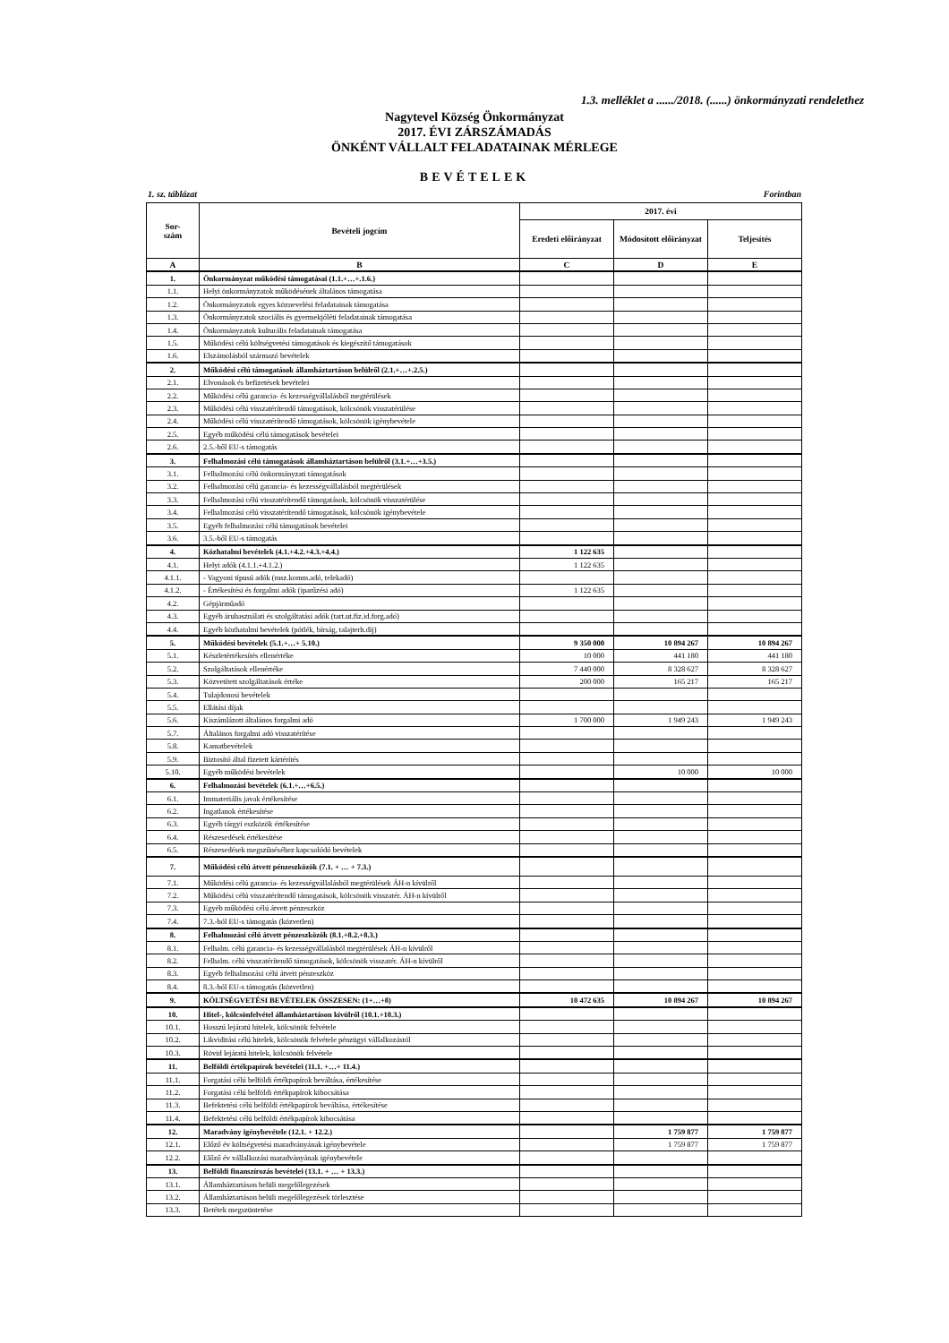1.3. melléklet a ....../2018. (......) önkormányzati rendelethez
Nagytevel Község Önkormányzat
2017. ÉVI ZÁRSZÁMADÁS
ÖNKÉNT VÁLLALT FELADATAINAK MÉRLEGE
BEVÉTELEK
1. sz. táblázat Forintban
| Sor- szám | Bevételi jogcím | 2017. évi | | |
| --- | --- | --- | --- | --- |
| | | Eredeti előirányzat | Módosított előirányzat | Teljesítés |
| A | B | C | D | E |
| 1. | Önkormányzat működési támogatásai (1.1.+…+.1.6.) | | | |
| 1.1. | Helyi önkormányzatok működésének általános támogatása | | | |
| 1.2. | Önkormányzatok egyes köznevelési feladatainak támogatása | | | |
| 1.3. | Önkormányzatok szociális és gyermekjóléti feladatainak támogatása | | | |
| 1.4. | Önkormányzatok kulturális feladatainak támogatása | | | |
| 1.5. | Működési célú költségvetési támogatások és kiegészítő támogatások | | | |
| 1.6. | Elszámolásból származó bevételek | | | |
| 2. | Működési célú támogatások államháztartáson belülről (2.1.+…+.2.5.) | | | |
| 2.1. | Elvonások és befizetések bevételei | | | |
| 2.2. | Működési célú garancia- és kezességvállalásból megtérülések | | | |
| 2.3. | Működési célú visszatérítendő támogatások, kölcsönök visszatérülése | | | |
| 2.4. | Működési célú visszatérítendő támogatások, kölcsönök igénybevétele | | | |
| 2.5. | Egyéb működési célú támogatások bevételei | | | |
| 2.6. | 2.5.-ből EU-s támogatás | | | |
| 3. | Felhalmozási célú támogatások államháztartáson belülről (3.1.+…+3.5.) | | | |
| 3.1. | Felhalmozási célú önkormányzati támogatások | | | |
| 3.2. | Felhalmozási célú garancia- és kezességvállalásból megtérülések | | | |
| 3.3. | Felhalmozási célú visszatérítendő támogatások, kölcsönök visszatérülése | | | |
| 3.4. | Felhalmozási célú visszatérítendő támogatások, kölcsönök igénybevétele | | | |
| 3.5. | Egyéb felhalmozási célú támogatások bevételei | | | |
| 3.6. | 3.5.-ből EU-s támogatás | | | |
| 4. | Közhatalmi bevételek (4.1.+4.2.+4.3.+4.4.) | 1 122 635 | | |
| 4.1. | Helyi adók (4.1.1.+4.1.2.) | 1 122 635 | | |
| 4.1.1. | - Vagyoni típusú adók (msz.komm.adó, telekadó) | | | |
| 4.1.2. | - Értékesítési és forgalmi adók (iparűzési adó) | 1 122 635 | | |
| 4.2. | Gépjárműadó | | | |
| 4.3. | Egyéb áruhasználati és szolgáltatási adók (tart.ut.fiz.id.forg.adó) | | | |
| 4.4. | Egyéb közhatalmi bevételek (pótlék, bírság, talajterh.díj) | | | |
| 5. | Működési bevételek (5.1.+…+ 5.10.) | 9 350 000 | 10 894 267 | 10 894 267 |
| 5.1. | Készletértékesítés ellenértéke | 10 000 | 441 180 | 441 180 |
| 5.2. | Szolgáltatások ellenértéke | 7 440 000 | 8 328 627 | 8 328 627 |
| 5.3. | Közvetített szolgáltatások értéke | 200 000 | 165 217 | 165 217 |
| 5.4. | Tulajdonosi bevételek | | | |
| 5.5. | Ellátási díjak | | | |
| 5.6. | Kiszámlázott általános forgalmi adó | 1 700 000 | 1 949 243 | 1 949 243 |
| 5.7. | Általános forgalmi adó visszatérítése | | | |
| 5.8. | Kamatbevételek | | | |
| 5.9. | Biztosító által fizetett kártérítés | | | |
| 5.10. | Egyéb működési bevételek | | 10 000 | 10 000 |
| 6. | Felhalmozási bevételek (6.1.+…+6.5.) | | | |
| 6.1. | Immateriális javak értékesítése | | | |
| 6.2. | Ingatlanok értékesítése | | | |
| 6.3. | Egyéb tárgyi eszközök értékesítése | | | |
| 6.4. | Részesedések értékesítése | | | |
| 6.5. | Részesedések megszűnéséhez kapcsolódó bevételek | | | |
| 7. | Működési célú átvett pénzeszközök (7.1. + … + 7.3.) | | | |
| 7.1. | Működési célú garancia- és kezességvállalásból megtérülések ÁH-n kívülről | | | |
| 7.2. | Működési célú visszatérítendő támogatások, kölcsönök visszatér. ÁH-n kívülről | | | |
| 7.3. | Egyéb működési célú átvett pénzeszköz | | | |
| 7.4. | 7.3.-ból EU-s támogatás (közvetlen) | | | |
| 8. | Felhalmozási célú átvett pénzeszközök (8.1.+8.2.+8.3.) | | | |
| 8.1. | Felhalm. célú garancia- és kezességvállalásból megtérülések ÁH-n kívülről | | | |
| 8.2. | Felhalm. célú visszatérítendő támogatások, kölcsönök visszatér. ÁH-n kívülről | | | |
| 8.3. | Egyéb felhalmozási célú átvett pénzeszköz | | | |
| 8.4. | 8.3.-ból EU-s támogatás (közvetlen) | | | |
| 9. | KÖLTSÉGVETÉSI BEVÉTELEK ÖSSZESEN: (1+…+8) | 10 472 635 | 10 894 267 | 10 894 267 |
| 10. | Hitel-, kölcsönfelvétel államháztartáson kívülről (10.1.+10.3.) | | | |
| 10.1. | Hosszú lejáratú hitelek, kölcsönök felvétele | | | |
| 10.2. | Likviditási célú hitelek, kölcsönök felvétele pénzügyi vállalkozástól | | | |
| 10.3. | Rövid lejáratú hitelek, kölcsönök felvétele | | | |
| 11. | Belföldi értékpapírok bevételei (11.1. +…+ 11.4.) | | | |
| 11.1. | Forgatási célú belföldi értékpapírok beváltása, értékesítése | | | |
| 11.2. | Forgatási célú belföldi értékpapírok kibocsátása | | | |
| 11.3. | Befektetési célú belföldi értékpapírok beváltása, értékesítése | | | |
| 11.4. | Befektetési célú belföldi értékpapírok kibocsátása | | | |
| 12. | Maradvány igénybevétele (12.1. + 12.2.) | | 1 759 877 | 1 759 877 |
| 12.1. | Előző év költségvetési maradványának igénybevétele | | 1 759 877 | 1 759 877 |
| 12.2. | Előző év vállalkozási maradványának igénybevétele | | | |
| 13. | Belföldi finanszírozás bevételei (13.1. + … + 13.3.) | | | |
| 13.1. | Államháztartáson belüli megelőlegezések | | | |
| 13.2. | Államháztartáson belüli megelőlegezések törlesztése | | | |
| 13.3. | Betétek megszüntetése | | | |